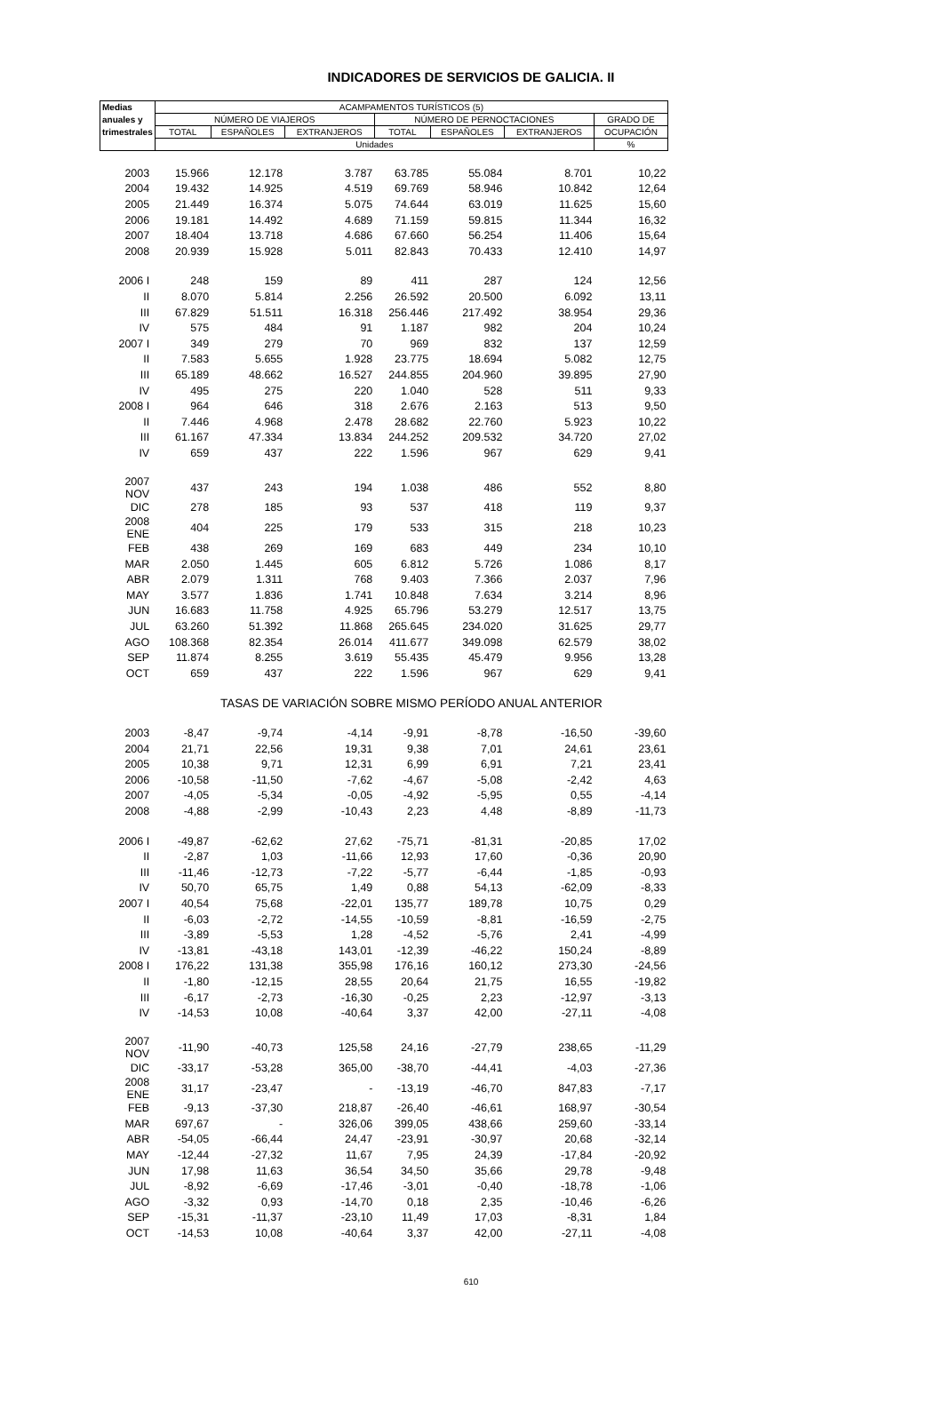INDICADORES DE SERVICIOS DE GALICIA. II
| Medias | ACAMPAMENTOS TURÍSTICOS (5) | | | | | | |
| --- | --- | --- | --- | --- | --- | --- | --- |
| anuales y | NÚMERO DE VIAJEROS | | | NÚMERO DE PERNOCTACIONES | | | GRADO DE |
| trimestrales | TOTAL | ESPAÑOLES | EXTRANJEROS | TOTAL | ESPAÑOLES | EXTRANJEROS | OCUPACIÓN |
| | Unidades | | | | | | % |
| 2003 | 15.966 | 12.178 | 3.787 | 63.785 | 55.084 | 8.701 | 10,22 |
| 2004 | 19.432 | 14.925 | 4.519 | 69.769 | 58.946 | 10.842 | 12,64 |
| 2005 | 21.449 | 16.374 | 5.075 | 74.644 | 63.019 | 11.625 | 15,60 |
| 2006 | 19.181 | 14.492 | 4.689 | 71.159 | 59.815 | 11.344 | 16,32 |
| 2007 | 18.404 | 13.718 | 4.686 | 67.660 | 56.254 | 11.406 | 15,64 |
| 2008 | 20.939 | 15.928 | 5.011 | 82.843 | 70.433 | 12.410 | 14,97 |
| 2006 I | 248 | 159 | 89 | 411 | 287 | 124 | 12,56 |
| II | 8.070 | 5.814 | 2.256 | 26.592 | 20.500 | 6.092 | 13,11 |
| III | 67.829 | 51.511 | 16.318 | 256.446 | 217.492 | 38.954 | 29,36 |
| IV | 575 | 484 | 91 | 1.187 | 982 | 204 | 10,24 |
| 2007 I | 349 | 279 | 70 | 969 | 832 | 137 | 12,59 |
| II | 7.583 | 5.655 | 1.928 | 23.775 | 18.694 | 5.082 | 12,75 |
| III | 65.189 | 48.662 | 16.527 | 244.855 | 204.960 | 39.895 | 27,90 |
| IV | 495 | 275 | 220 | 1.040 | 528 | 511 | 9,33 |
| 2008 I | 964 | 646 | 318 | 2.676 | 2.163 | 513 | 9,50 |
| II | 7.446 | 4.968 | 2.478 | 28.682 | 22.760 | 5.923 | 10,22 |
| III | 61.167 | 47.334 | 13.834 | 244.252 | 209.532 | 34.720 | 27,02 |
| IV | 659 | 437 | 222 | 1.596 | 967 | 629 | 9,41 |
| 2007 NOV | 437 | 243 | 194 | 1.038 | 486 | 552 | 8,80 |
| DIC | 278 | 185 | 93 | 537 | 418 | 119 | 9,37 |
| 2008 ENE | 404 | 225 | 179 | 533 | 315 | 218 | 10,23 |
| FEB | 438 | 269 | 169 | 683 | 449 | 234 | 10,10 |
| MAR | 2.050 | 1.445 | 605 | 6.812 | 5.726 | 1.086 | 8,17 |
| ABR | 2.079 | 1.311 | 768 | 9.403 | 7.366 | 2.037 | 7,96 |
| MAY | 3.577 | 1.836 | 1.741 | 10.848 | 7.634 | 3.214 | 8,96 |
| JUN | 16.683 | 11.758 | 4.925 | 65.796 | 53.279 | 12.517 | 13,75 |
| JUL | 63.260 | 51.392 | 11.868 | 265.645 | 234.020 | 31.625 | 29,77 |
| AGO | 108.368 | 82.354 | 26.014 | 411.677 | 349.098 | 62.579 | 38,02 |
| SEP | 11.874 | 8.255 | 3.619 | 55.435 | 45.479 | 9.956 | 13,28 |
| OCT | 659 | 437 | 222 | 1.596 | 967 | 629 | 9,41 |
| | TASAS DE VARIACIÓN SOBRE MISMO PERÍODO ANUAL ANTERIOR | | | | | | |
| 2003 | -8,47 | -9,74 | -4,14 | -9,91 | -8,78 | -16,50 | -39,60 |
| 2004 | 21,71 | 22,56 | 19,31 | 9,38 | 7,01 | 24,61 | 23,61 |
| 2005 | 10,38 | 9,71 | 12,31 | 6,99 | 6,91 | 7,21 | 23,41 |
| 2006 | -10,58 | -11,50 | -7,62 | -4,67 | -5,08 | -2,42 | 4,63 |
| 2007 | -4,05 | -5,34 | -0,05 | -4,92 | -5,95 | 0,55 | -4,14 |
| 2008 | -4,88 | -2,99 | -10,43 | 2,23 | 4,48 | -8,89 | -11,73 |
| 2006 I | -49,87 | -62,62 | 27,62 | -75,71 | -81,31 | -20,85 | 17,02 |
| II | -2,87 | 1,03 | -11,66 | 12,93 | 17,60 | -0,36 | 20,90 |
| III | -11,46 | -12,73 | -7,22 | -5,77 | -6,44 | -1,85 | -0,93 |
| IV | 50,70 | 65,75 | 1,49 | 0,88 | 54,13 | -62,09 | -8,33 |
| 2007 I | 40,54 | 75,68 | -22,01 | 135,77 | 189,78 | 10,75 | 0,29 |
| II | -6,03 | -2,72 | -14,55 | -10,59 | -8,81 | -16,59 | -2,75 |
| III | -3,89 | -5,53 | 1,28 | -4,52 | -5,76 | 2,41 | -4,99 |
| IV | -13,81 | -43,18 | 143,01 | -12,39 | -46,22 | 150,24 | -8,89 |
| 2008 I | 176,22 | 131,38 | 355,98 | 176,16 | 160,12 | 273,30 | -24,56 |
| II | -1,80 | -12,15 | 28,55 | 20,64 | 21,75 | 16,55 | -19,82 |
| III | -6,17 | -2,73 | -16,30 | -0,25 | 2,23 | -12,97 | -3,13 |
| IV | -14,53 | 10,08 | -40,64 | 3,37 | 42,00 | -27,11 | -4,08 |
| 2007 NOV | -11,90 | -40,73 | 125,58 | 24,16 | -27,79 | 238,65 | -11,29 |
| DIC | -33,17 | -53,28 | 365,00 | -38,70 | -44,41 | -4,03 | -27,36 |
| 2008 ENE | 31,17 | -23,47 | - | -13,19 | -46,70 | 847,83 | -7,17 |
| FEB | -9,13 | -37,30 | 218,87 | -26,40 | -46,61 | 168,97 | -30,54 |
| MAR | 697,67 | - | 326,06 | 399,05 | 438,66 | 259,60 | -33,14 |
| ABR | -54,05 | -66,44 | 24,47 | -23,91 | -30,97 | 20,68 | -32,14 |
| MAY | -12,44 | -27,32 | 11,67 | 7,95 | 24,39 | -17,84 | -20,92 |
| JUN | 17,98 | 11,63 | 36,54 | 34,50 | 35,66 | 29,78 | -9,48 |
| JUL | -8,92 | -6,69 | -17,46 | -3,01 | -0,40 | -18,78 | -1,06 |
| AGO | -3,32 | 0,93 | -14,70 | 0,18 | 2,35 | -10,46 | -6,26 |
| SEP | -15,31 | -11,37 | -23,10 | 11,49 | 17,03 | -8,31 | 1,84 |
| OCT | -14,53 | 10,08 | -40,64 | 3,37 | 42,00 | -27,11 | -4,08 |
610